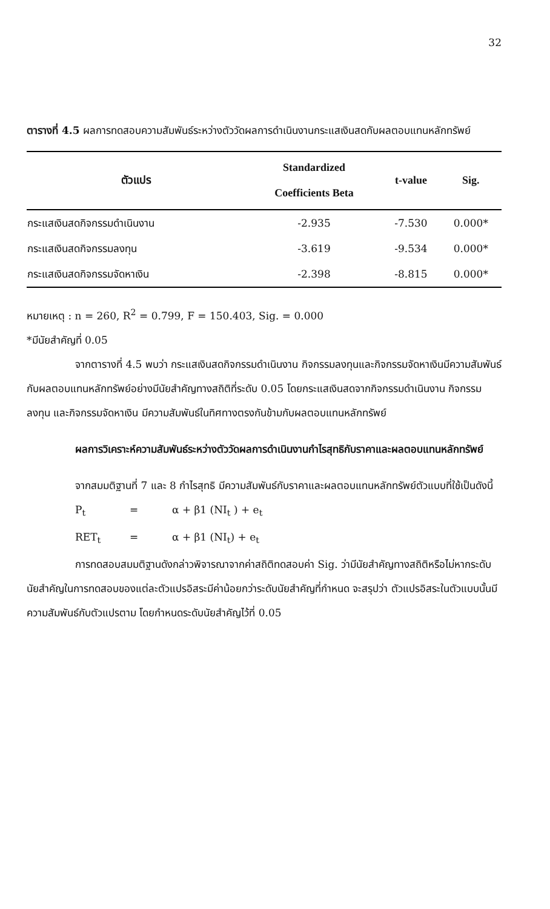32
ตารางที่ 4.5 ผลการทดสอบความสัมพันธ์ระหว่างตัววัดผลการดำเนินงานกระแสเงินสดกับผลตอบแทนหลักทรัพย์
| ตัวแปร | Standardized Coefficients Beta | t-value | Sig. |
| --- | --- | --- | --- |
| กระแสเงินสดกิจกรรมดำเนินงาน | -2.935 | -7.530 | 0.000* |
| กระแสเงินสดกิจกรรมลงทุน | -3.619 | -9.534 | 0.000* |
| กระแสเงินสดกิจกรรมจัดหาเงิน | -2.398 | -8.815 | 0.000* |
หมายเหตุ : n = 260, R<sup>2</sup> = 0.799, F = 150.403, Sig. = 0.000
*มีนัยสำคัญที่ 0.05
จากตารางที่ 4.5 พบว่า กระแสเงินสดกิจกรรมดำเนินงาน กิจกรรมลงทุนและกิจกรรมจัดหาเงินมีความสัมพันธ์กับผลตอบแทนหลักทรัพย์อย่างมีนัยสำคัญทางสถิติที่ระดับ 0.05 โดยกระแสเงินสดจากกิจกรรมดำเนินงาน กิจกรรมลงทุน และกิจกรรมจัดหาเงิน มีความสัมพันธ์ในทิศทางตรงกันข้ามกับผลตอบแทนหลักทรัพย์
ผลการวิเคราะห์ความสัมพันธ์ระหว่างตัววัดผลการดำเนินงานกำไรสุทธิกับราคาและผลตอบแทนหลักทรัพย์
จากสมมติฐานที่ 7 และ 8 กำไรสุทธิ มีความสัมพันธ์กับราคาและผลตอบแทนหลักทรัพย์ตัวแบบที่ใช้เป็นดังนี้
P<sub>t</sub> = α + β1 (NI<sub>t</sub> ) + e<sub>t</sub>
RET<sub>t</sub> = α + β1 (NI<sub>t</sub>) + e<sub>t</sub>
การทดสอบสมมติฐานดังกล่าวพิจารณาจากค่าสถิติทดสอบค่า Sig. ว่ามีนัยสำคัญทางสถิติหรือไม่หากระดับนัยสำคัญในการทดสอบของแต่ละตัวแปรอิสระมีค่าน้อยกว่าระดับนัยสำคัญที่กำหนด จะสรุปว่า ตัวแปรอิสระในตัวแบบนั้นมีความสัมพันธ์กับตัวแปรตาม โดยกำหนดระดับนัยสำคัญไว้ที่ 0.05